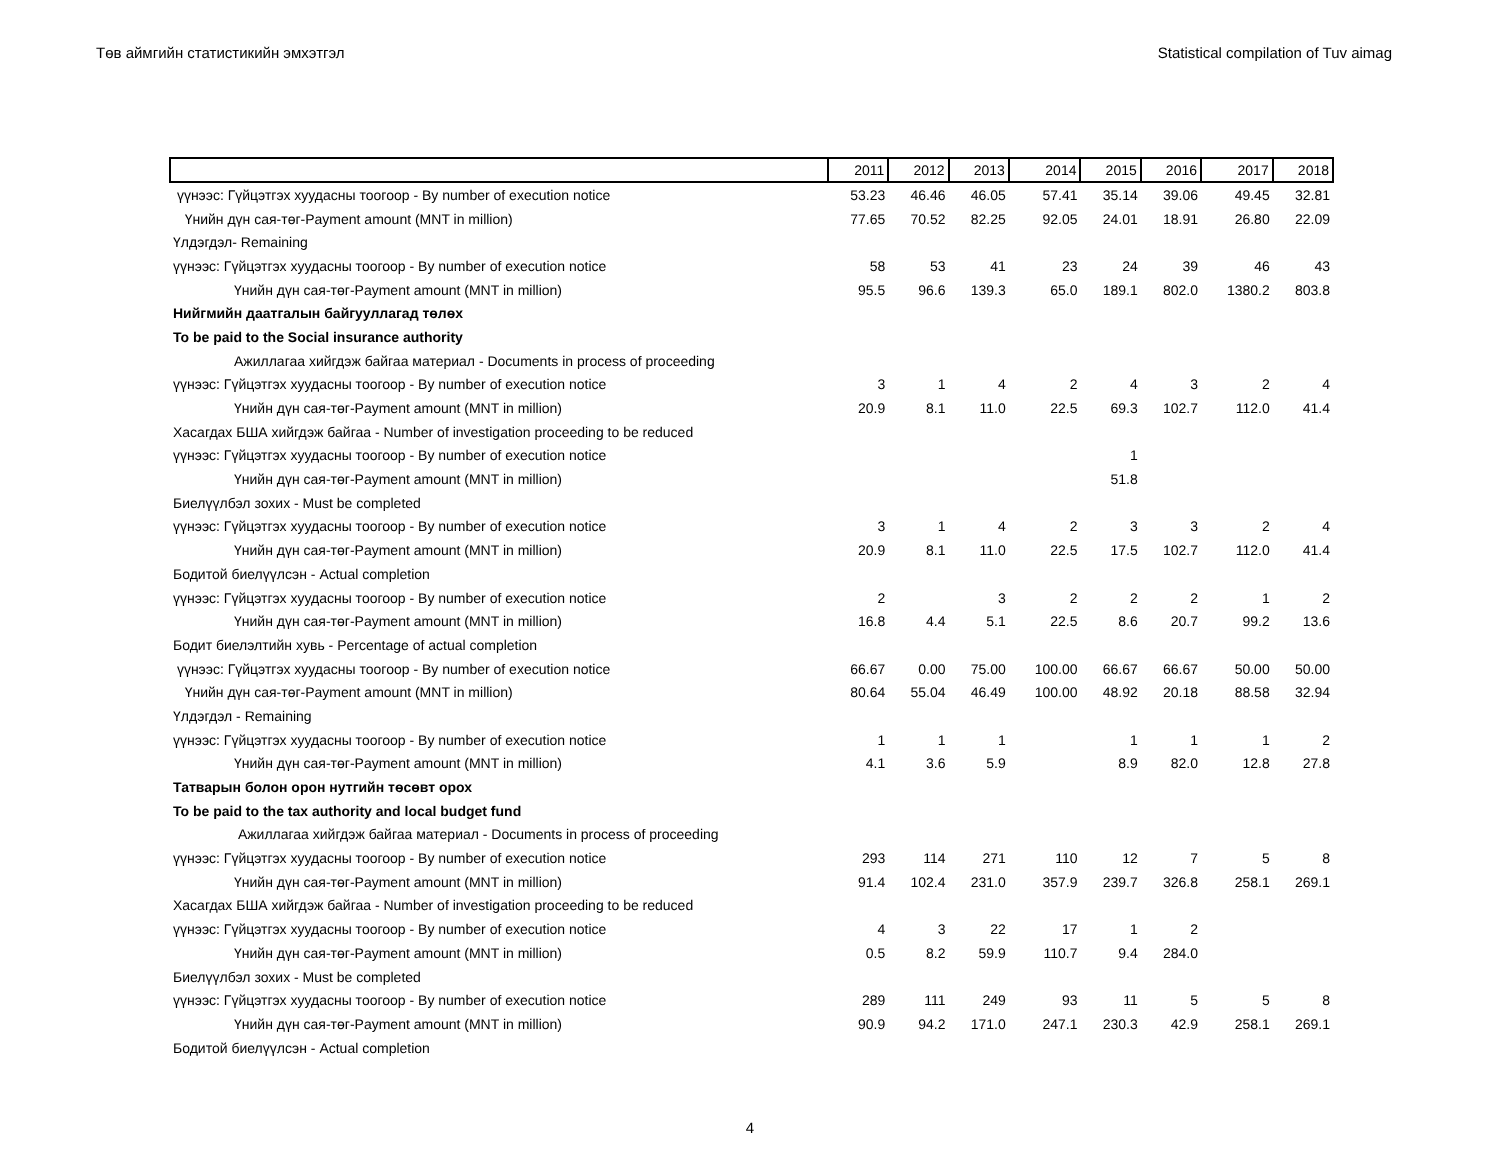Төв аймгийн статистикийн эмхэтгэл Statistical compilation of Tuv aimag
| | 2011 | 2012 | 2013 | 2014 | 2015 | 2016 | 2017 | 2018 |
| --- | --- | --- | --- | --- | --- | --- | --- | --- |
| үүнээс: Гүйцэтгэх хуудасны тоогоор - By number of execution notice | 53.23 | 46.46 | 46.05 | 57.41 | 35.14 | 39.06 | 49.45 | 32.81 |
| Үнийн дүн сая-төг-Payment amount (MNT in million) | 77.65 | 70.52 | 82.25 | 92.05 | 24.01 | 18.91 | 26.80 | 22.09 |
| Үлдэгдэл- Remaining | | | | | | | | |
| үүнээс: Гүйцэтгэх хуудасны тоогоор - By number of execution notice | 58 | 53 | 41 | 23 | 24 | 39 | 46 | 43 |
| Үнийн дүн сая-төг-Payment amount (MNT in million) | 95.5 | 96.6 | 139.3 | 65.0 | 189.1 | 802.0 | 1380.2 | 803.8 |
| Нийгмийн даатгалын байгууллагад төлөх | | | | | | | | |
| To be paid to the Social insurance authority | | | | | | | | |
| Ажиллагаа хийгдэж байгаа материал - Documents in process of proceeding | | | | | | | | |
| үүнээс: Гүйцэтгэх хуудасны тоогоор - By number of execution notice | 3 | 1 | 4 | 2 | 4 | 3 | 2 | 4 |
| Үнийн дүн сая-төг-Payment amount (MNT in million) | 20.9 | 8.1 | 11.0 | 22.5 | 69.3 | 102.7 | 112.0 | 41.4 |
| Хасагдах БША хийгдэж байгаа - Number of investigation proceeding to be reduced | | | | | | | | |
| үүнээс: Гүйцэтгэх хуудасны тоогоор - By number of execution notice | | | | | 1 | | | |
| Үнийн дүн сая-төг-Payment amount (MNT in million) | | | | | 51.8 | | | |
| Биелүүлбэл зохих - Must be completed | | | | | | | | |
| үүнээс: Гүйцэтгэх хуудасны тоогоор - By number of execution notice | 3 | 1 | 4 | 2 | 3 | 3 | 2 | 4 |
| Үнийн дүн сая-төг-Payment amount (MNT in million) | 20.9 | 8.1 | 11.0 | 22.5 | 17.5 | 102.7 | 112.0 | 41.4 |
| Бодитой биелүүлсэн - Actual completion | | | | | | | | |
| үүнээс: Гүйцэтгэх хуудасны тоогоор - By number of execution notice | 2 | | 3 | 2 | 2 | 2 | 1 | 2 |
| Үнийн дүн сая-төг-Payment amount (MNT in million) | 16.8 | 4.4 | 5.1 | 22.5 | 8.6 | 20.7 | 99.2 | 13.6 |
| Бодит биелэлтийн хувь - Percentage of actual completion | | | | | | | | |
| үүнээс: Гүйцэтгэх хуудасны тоогоор - By number of execution notice | 66.67 | 0.00 | 75.00 | 100.00 | 66.67 | 66.67 | 50.00 | 50.00 |
| Үнийн дүн сая-төг-Payment amount (MNT in million) | 80.64 | 55.04 | 46.49 | 100.00 | 48.92 | 20.18 | 88.58 | 32.94 |
| Үлдэгдэл - Remaining | | | | | | | | |
| үүнээс: Гүйцэтгэх хуудасны тоогоор - By number of execution notice | 1 | 1 | 1 | | 1 | 1 | 1 | 2 |
| Үнийн дүн сая-төг-Payment amount (MNT in million) | 4.1 | 3.6 | 5.9 | | 8.9 | 82.0 | 12.8 | 27.8 |
| Татварын болон орон нутгийн төсөвт орох | | | | | | | | |
| To be paid to the tax authority and local budget fund | | | | | | | | |
| Ажиллагаа хийгдэж байгаа материал - Documents in process of proceeding | | | | | | | | |
| үүнээс: Гүйцэтгэх хуудасны тоогоор - By number of execution notice | 293 | 114 | 271 | 110 | 12 | 7 | 5 | 8 |
| Үнийн дүн сая-төг-Payment amount (MNT in million) | 91.4 | 102.4 | 231.0 | 357.9 | 239.7 | 326.8 | 258.1 | 269.1 |
| Хасагдах БША хийгдэж байгаа - Number of investigation proceeding to be reduced | | | | | | | | |
| үүнээс: Гүйцэтгэх хуудасны тоогоор - By number of execution notice | 4 | 3 | 22 | 17 | 1 | 2 | | |
| Үнийн дүн сая-төг-Payment amount (MNT in million) | 0.5 | 8.2 | 59.9 | 110.7 | 9.4 | 284.0 | | |
| Биелүүлбэл зохих - Must be completed | | | | | | | | |
| үүнээс: Гүйцэтгэх хуудасны тоогоор - By number of execution notice | 289 | 111 | 249 | 93 | 11 | 5 | 5 | 8 |
| Үнийн дүн сая-төг-Payment amount (MNT in million) | 90.9 | 94.2 | 171.0 | 247.1 | 230.3 | 42.9 | 258.1 | 269.1 |
| Бодитой биелүүлсэн - Actual completion | | | | | | | | |
4